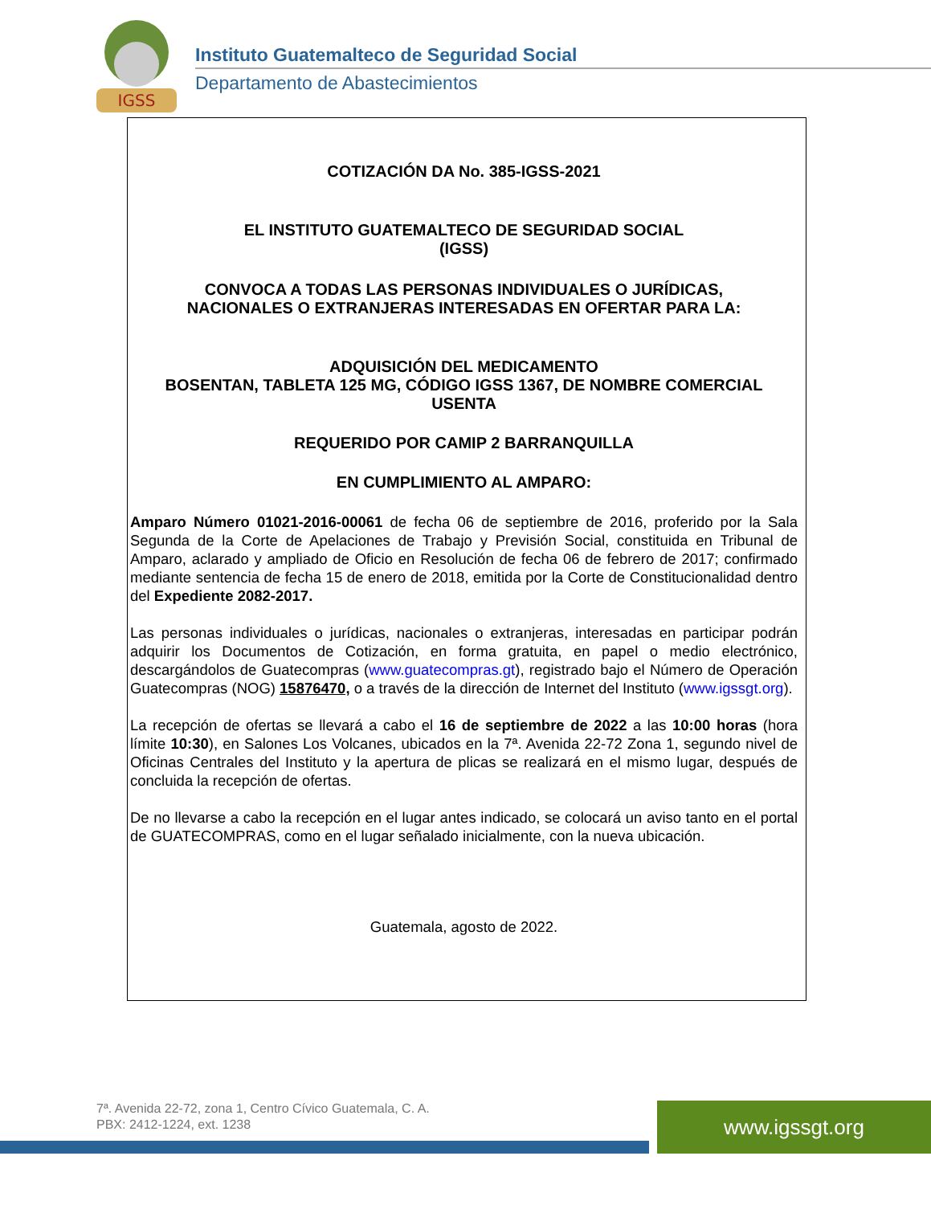IGSS
Instituto Guatemalteco de Seguridad Social
Departamento de Abastecimientos
COTIZACIÓN DA No. 385-IGSS-2021
EL INSTITUTO GUATEMALTECO DE SEGURIDAD SOCIAL
(IGSS)
CONVOCA A TODAS LAS PERSONAS INDIVIDUALES O JURÍDICAS,
NACIONALES O EXTRANJERAS INTERESADAS EN OFERTAR PARA LA:
ADQUISICIÓN DEL MEDICAMENTO
BOSENTAN, TABLETA 125 MG, CÓDIGO IGSS 1367, DE NOMBRE COMERCIAL
USENTA
REQUERIDO POR CAMIP 2 BARRANQUILLA
EN CUMPLIMIENTO AL AMPARO:
Amparo Número 01021-2016-00061 de fecha 06 de septiembre de 2016, proferido por la Sala Segunda de la Corte de Apelaciones de Trabajo y Previsión Social, constituida en Tribunal de Amparo, aclarado y ampliado de Oficio en Resolución de fecha 06 de febrero de 2017; confirmado mediante sentencia de fecha 15 de enero de 2018, emitida por la Corte de Constitucionalidad dentro del Expediente 2082-2017.
Las personas individuales o jurídicas, nacionales o extranjeras, interesadas en participar podrán adquirir los Documentos de Cotización, en forma gratuita, en papel o medio electrónico, descargándolos de Guatecompras (www.guatecompras.gt), registrado bajo el Número de Operación Guatecompras (NOG) 15876470, o a través de la dirección de Internet del Instituto (www.igssgt.org).
La recepción de ofertas se llevará a cabo el 16 de septiembre de 2022 a las 10:00 horas (hora límite 10:30), en Salones Los Volcanes, ubicados en la 7ª. Avenida 22-72 Zona 1, segundo nivel de Oficinas Centrales del Instituto y la apertura de plicas se realizará en el mismo lugar, después de concluida la recepción de ofertas.
De no llevarse a cabo la recepción en el lugar antes indicado, se colocará un aviso tanto en el portal de GUATECOMPRAS, como en el lugar señalado inicialmente, con la nueva ubicación.
Guatemala, agosto de 2022.
7ª. Avenida 22-72, zona 1, Centro Cívico Guatemala, C. A.
PBX: 2412-1224, ext. 1238
www.igssgt.org